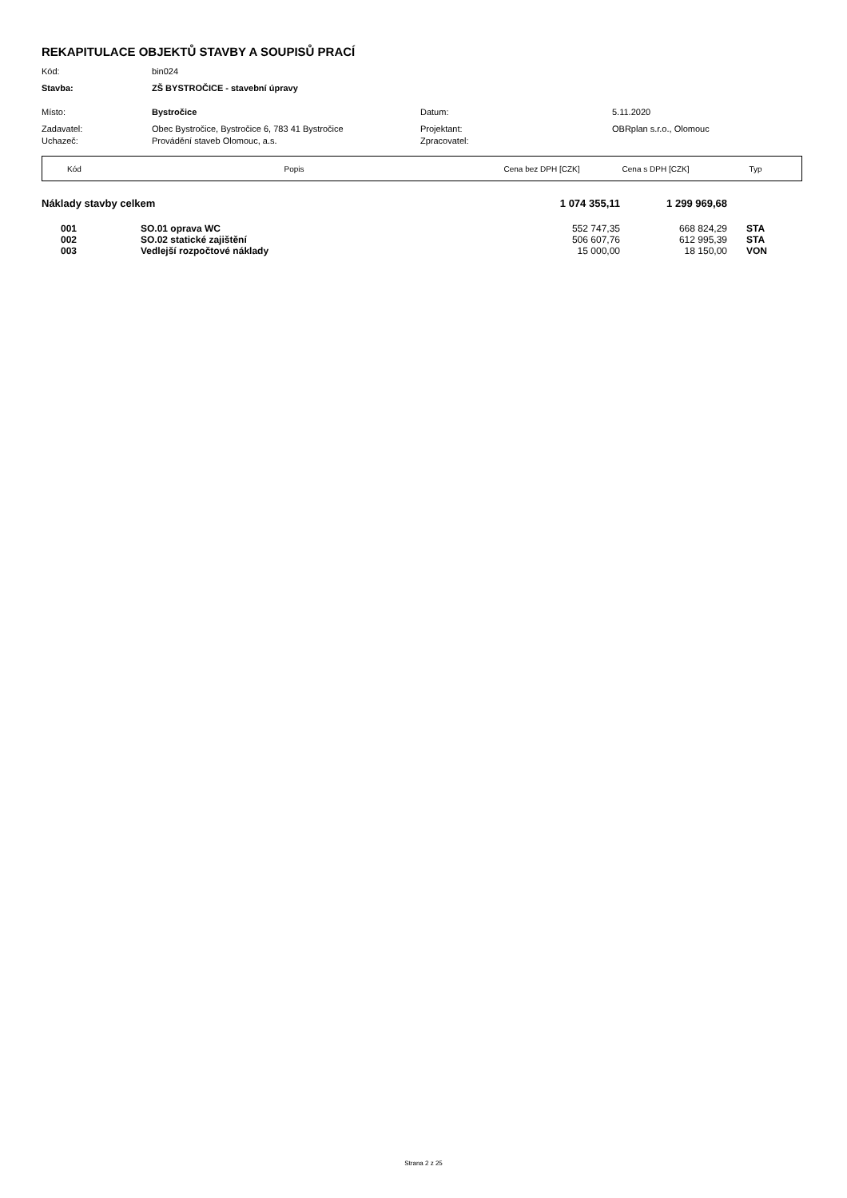REKAPITULACE OBJEKTŮ STAVBY A SOUPISŮ PRACÍ
| Kód: | bin024 | | |
| Stavba: | ZŠ BYSTROČICE - stavební úpravy | | |
| Místo: | Bystročice | Datum: | 5.11.2020 |
| Zadavatel: | Obec Bystročice, Bystročice 6, 783 41 Bystročice | Projektant: | OBRplan s.r.o., Olomouc |
| Uchazeč: | Provádění staveb Olomouc, a.s. | Zpracovatel: | |
| Kód | Popis | Cena bez DPH [CZK] | Cena s DPH [CZK] | Typ |
| --- | --- | --- | --- | --- |
| Náklady stavby celkem | | 1 074 355,11 | 1 299 969,68 | |
| 001 | SO.01 oprava WC | 552 747,35 | 668 824,29 | STA |
| 002 | SO.02 statické zajištění | 506 607,76 | 612 995,39 | STA |
| 003 | Vedlejší rozpočtové náklady | 15 000,00 | 18 150,00 | VON |
Strana 2 z 25